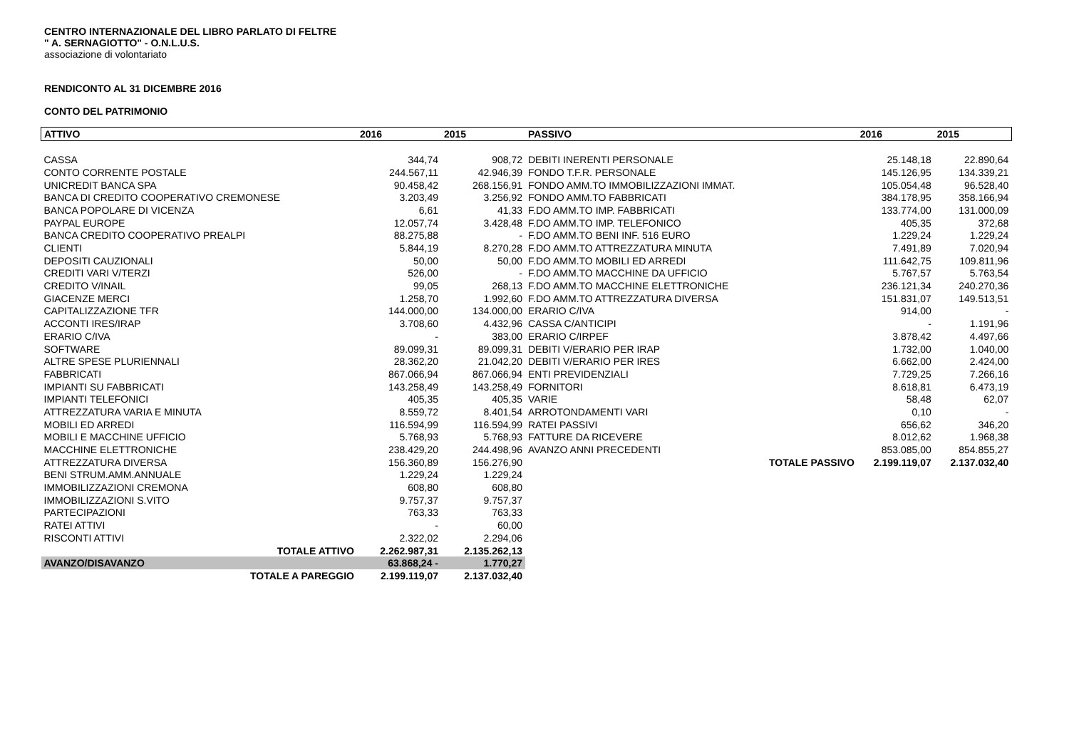CENTRO INTERNAZIONALE DEL LIBRO PARLATO DI FELTRE
" A. SERNAGIOTTO" - O.N.L.U.S.
associazione di volontariato
RENDICONTO AL 31 DICEMBRE 2016
CONTO DEL PATRIMONIO
| ATTIVO | 2016 | 2015 | PASSIVO | | 2016 | 2015 |
| CASSA | 344,74 | 908,72 | DEBITI INERENTI PERSONALE | | 25.148,18 | 22.890,64 |
| CONTO CORRENTE POSTALE | 244.567,11 | 42.946,39 | FONDO T.F.R. PERSONALE | | 145.126,95 | 134.339,21 |
| UNICREDIT BANCA SPA | 90.458,42 | 268.156,91 | FONDO AMM.TO IMMOBILIZZAZIONI IMMAT. | | 105.054,48 | 96.528,40 |
| BANCA DI CREDITO COOPERATIVO CREMONESE | 3.203,49 | 3.256,92 | FONDO AMM.TO FABBRICATI | | 384.178,95 | 358.166,94 |
| BANCA POPOLARE DI VICENZA | 6,61 | 41,33 | F.DO AMM.TO IMP. FABBRICATI | | 133.774,00 | 131.000,09 |
| PAYPAL EUROPE | 12.057,74 | 3.428,48 | F.DO AMM.TO IMP. TELEFONICO | | 405,35 | 372,68 |
| BANCA CREDITO COOPERATIVO PREALPI | 88.275,88 | - | F.DO AMM.TO BENI INF. 516 EURO | | 1.229,24 | 1.229,24 |
| CLIENTI | 5.844,19 | 8.270,28 | F.DO AMM.TO ATTREZZATURA MINUTA | | 7.491,89 | 7.020,94 |
| DEPOSITI CAUZIONALI | 50,00 | 50,00 | F.DO AMM.TO MOBILI ED ARREDI | | 111.642,75 | 109.811,96 |
| CREDITI VARI V/TERZI | 526,00 | - | F.DO AMM.TO MACCHINE DA UFFICIO | | 5.767,57 | 5.763,54 |
| CREDITO V/INAIL | 99,05 | 268,13 | F.DO AMM.TO MACCHINE ELETTRONICHE | | 236.121,34 | 240.270,36 |
| GIACENZE MERCI | 1.258,70 | 1.992,60 | F.DO AMM.TO ATTREZZATURA DIVERSA | | 151.831,07 | 149.513,51 |
| CAPITALIZZAZIONE TFR | 144.000,00 | 134.000,00 | ERARIO C/IVA | | 914,00 | - |
| ACCONTI IRES/IRAP | 3.708,60 | 4.432,96 | CASSA C/ANTICIPI | | - | 1.191,96 |
| ERARIO C/IVA | - | 383,00 | ERARIO C/IRPEF | | 3.878,42 | 4.497,66 |
| SOFTWARE | 89.099,31 | 89.099,31 | DEBITI V/ERARIO PER IRAP | | 1.732,00 | 1.040,00 |
| ALTRE SPESE PLURIENNALI | 28.362,20 | 21.042,20 | DEBITI V/ERARIO PER IRES | | 6.662,00 | 2.424,00 |
| FABBRICATI | 867.066,94 | 867.066,94 | ENTI PREVIDENZIALI | | 7.729,25 | 7.266,16 |
| IMPIANTI SU FABBRICATI | 143.258,49 | 143.258,49 | FORNITORI | | 8.618,81 | 6.473,19 |
| IMPIANTI TELEFONICI | 405,35 | 405,35 | VARIE | | 58,48 | 62,07 |
| ATTREZZATURA VARIA E MINUTA | 8.559,72 | 8.401,54 | ARROTONDAMENTI VARI | | 0,10 | - |
| MOBILI ED ARREDI | 116.594,99 | 116.594,99 | RATEI PASSIVI | | 656,62 | 346,20 |
| MOBILI E MACCHINE UFFICIO | 5.768,93 | 5.768,93 | FATTURE DA RICEVERE | | 8.012,62 | 1.968,38 |
| MACCHINE ELETTRONICHE | 238.429,20 | 244.498,96 | AVANZO ANNI PRECEDENTI | | 853.085,00 | 854.855,27 |
| ATTREZZATURA DIVERSA | 156.360,89 | 156.276,90 | | TOTALE PASSIVO | 2.199.119,07 | 2.137.032,40 |
| BENI STRUM.AMM.ANNUALE | 1.229,24 | 1.229,24 | | | | |
| IMMOBILIZZAZIONI CREMONA | 608,80 | 608,80 | | | | |
| IMMOBILIZZAZIONI S.VITO | 9.757,37 | 9.757,37 | | | | |
| PARTECIPAZIONI | 763,33 | 763,33 | | | | |
| RATEI ATTIVI | - | 60,00 | | | | |
| RISCONTI ATTIVI | 2.322,02 | 2.294,06 | | | | |
| TOTALE ATTIVO | 2.262.987,31 | 2.135.262,13 | | | | |
| AVANZO/DISAVANZO | 63.868,24 - | 1.770,27 | | | | |
| TOTALE A PAREGGIO | 2.199.119,07 | 2.137.032,40 | | | | |